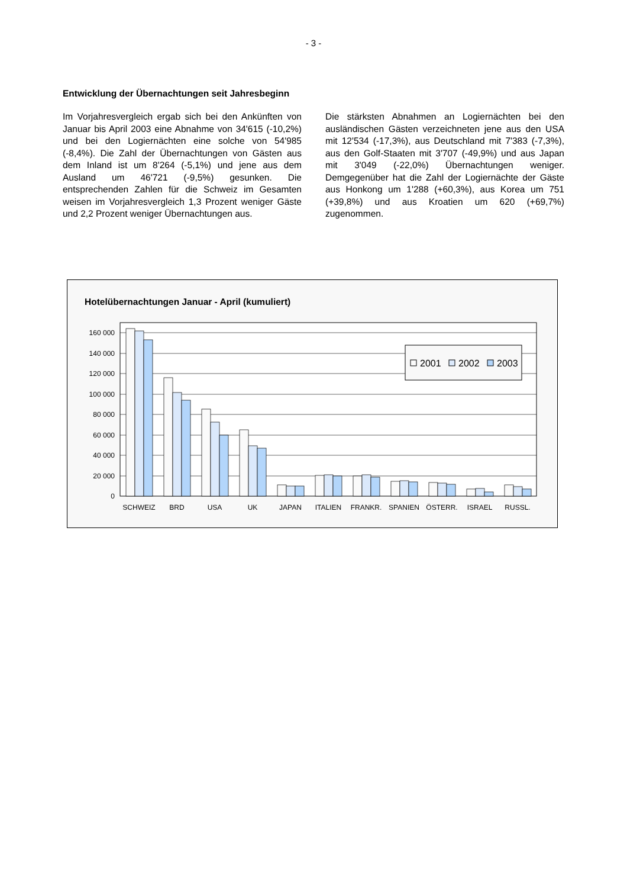- 3 -
Entwicklung der Übernachtungen seit Jahresbeginn
Im Vorjahresvergleich ergab sich bei den Ankünften von Januar bis April 2003 eine Abnahme von 34'615 (-10,2%) und bei den Logiernächten eine solche von 54'985 (-8,4%). Die Zahl der Übernachtungen von Gästen aus dem Inland ist um 8'264 (-5,1%) und jene aus dem Ausland um 46'721 (-9,5%) gesunken. Die entsprechenden Zahlen für die Schweiz im Gesamten weisen im Vorjahresvergleich 1,3 Prozent weniger Gäste und 2,2 Prozent weniger Übernachtungen aus.
Die stärksten Abnahmen an Logiernächten bei den ausländischen Gästen verzeichneten jene aus den USA mit 12'534 (-17,3%), aus Deutschland mit 7'383 (-7,3%), aus den Golf-Staaten mit 3'707 (-49,9%) und aus Japan mit 3'049 (-22,0%) Übernachtungen weniger. Demgegenüber hat die Zahl der Logiernächte der Gäste aus Honkong um 1'288 (+60,3%), aus Korea um 751 (+39,8%) und aus Kroatien um 620 (+69,7%) zugenommen.
Hotelübernachtungen Januar - April (kumuliert)
160 000
140 000
120 000
100 000
80 000
60 000
40 000
20 000
0
SCHWEIZ
BRD
USA
UK
JAPAN
ITALIEN
FRANKR.
SPANIEN
ÖSTERR.
ISRAEL
RUSSL.
2001
2002
2003